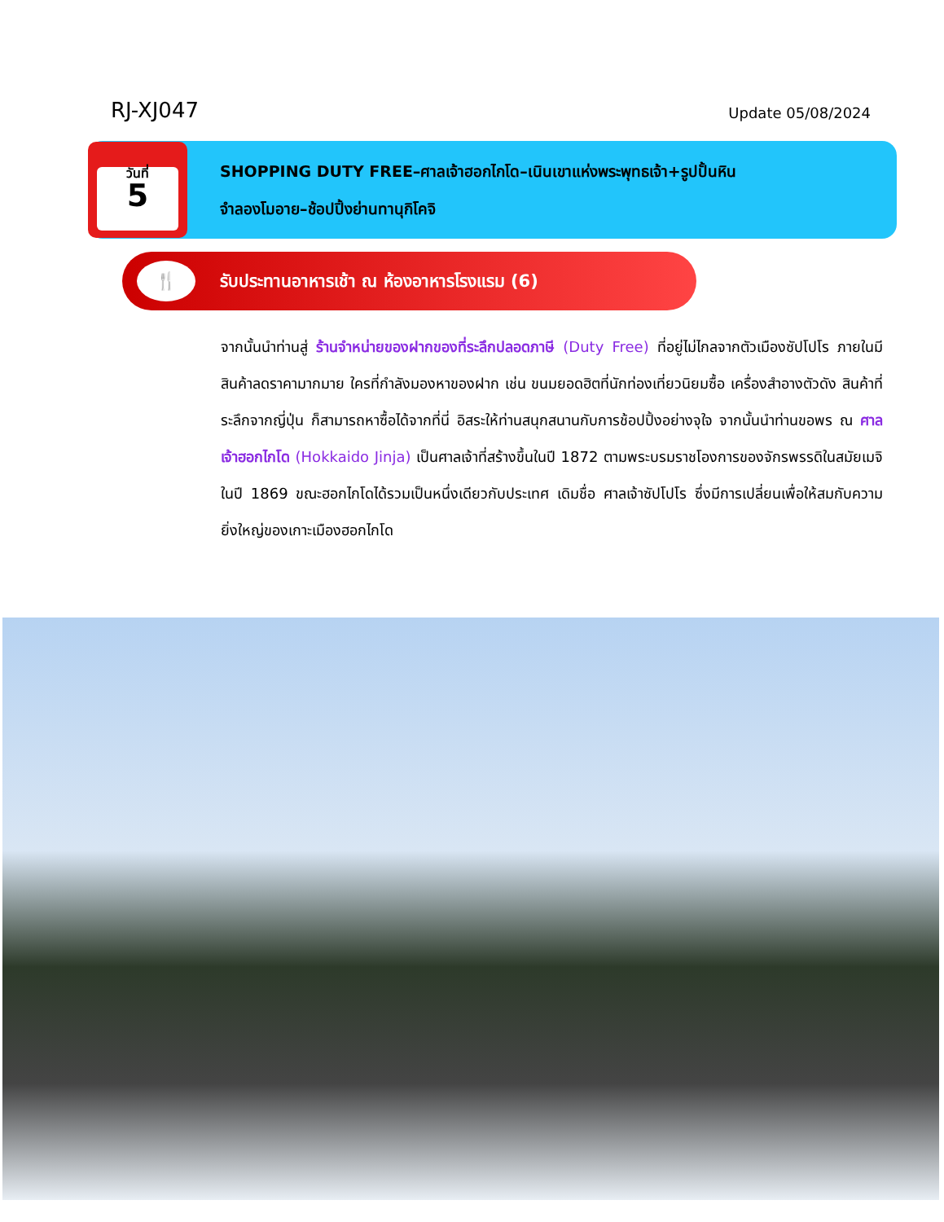RJ-XJ047
Update 05/08/2024
วันที่
5
SHOPPING DUTY FREE–ศาลเจ้าฮอกไกโด–เนินเขาแห่งพระพุทธเจ้า+รูปปั้นหิน
จำลองโมอาย–ช้อปปิ้งย่านทานุกิโคจิ
🍴
รับประทานอาหารเช้า ณ ห้องอาหารโรงแรม (6)
จากนั้นนำท่านสู่ ร้านจำหน่ายของฝากของที่ระลึกปลอดภาษี (Duty Free) ที่อยู่ไม่ไกลจากตัวเมืองซัปโปโร ภายในมีสินค้าลดราคามากมาย ใครที่กำลังมองหาของฝาก เช่น ขนมยอดฮิตที่นักท่องเที่ยวนิยมซื้อ เครื่องสำอางตัวดัง สินค้าที่ระลึกจากญี่ปุ่น ก็สามารถหาซื้อได้จากที่นี่ อิสระให้ท่านสนุกสนานกับการช้อปปิ้งอย่างจุใจ จากนั้นนำท่านขอพร ณ ศาลเจ้าฮอกไกโด (Hokkaido Jinja) เป็นศาลเจ้าที่สร้างขึ้นในปี 1872 ตามพระบรมราชโองการของจักรพรรดิในสมัยเมจิ ในปี 1869 ขณะฮอกไกโดได้รวมเป็นหนึ่งเดียวกับประเทศ เดิมชื่อ ศาลเจ้าซัปโปโร ซึ่งมีการเปลี่ยนเพื่อให้สมกับความยิ่งใหญ่ของเกาะเมืองฮอกไกโด